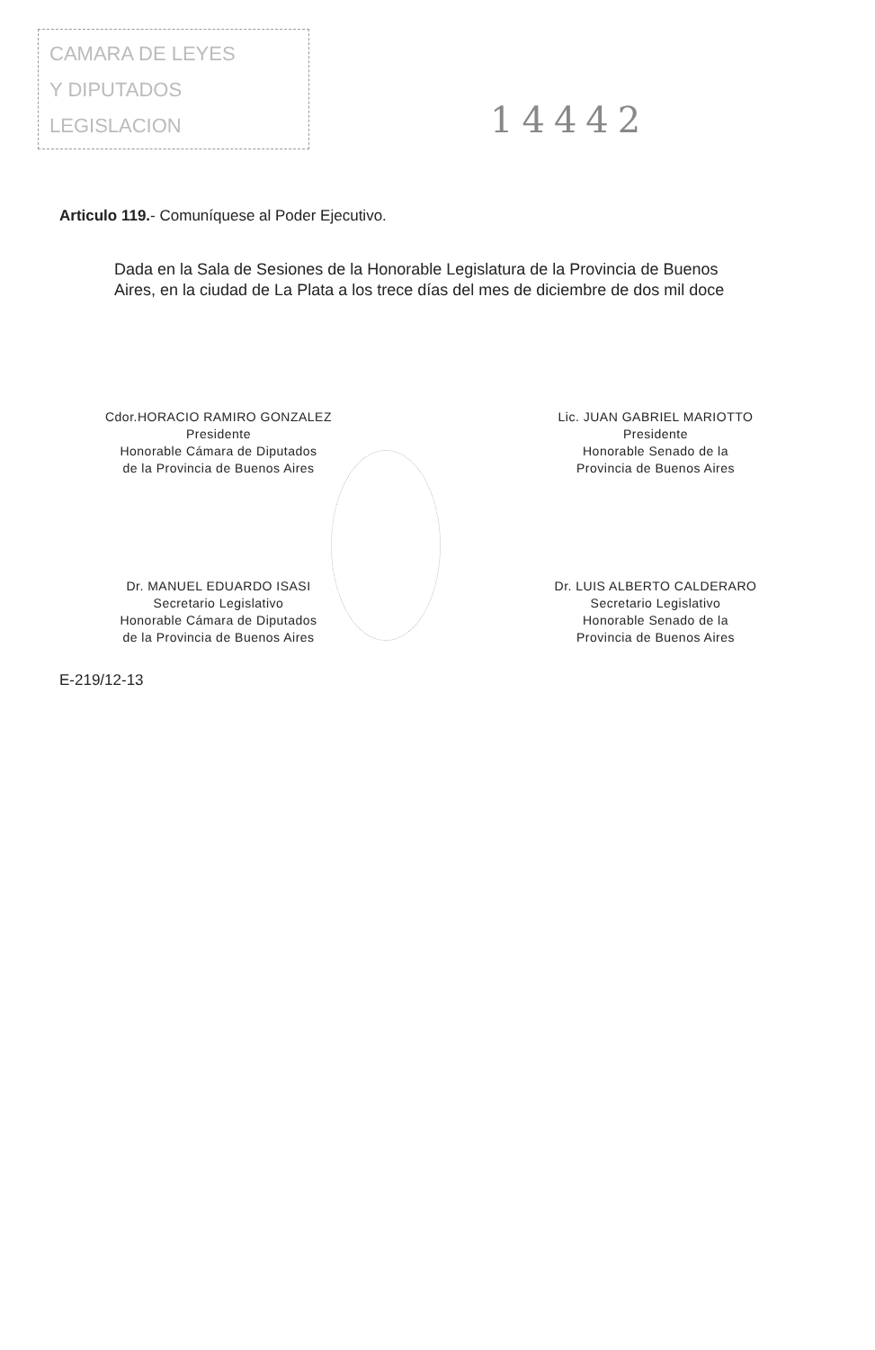CAMARA DE LEYES
Y DIPUTADOS
LEGISLACION
14442
Articulo 119.- Comuníquese al Poder Ejecutivo.
Dada en la Sala de Sesiones de la Honorable Legislatura de la Provincia de Buenos Aires, en la ciudad de La Plata a los trece días del mes de diciembre de dos mil doce
Cdor.HORACIO RAMIRO GONZALEZ
Presidente
Honorable Cámara de Diputados
de la Provincia de Buenos Aires
Lic. JUAN GABRIEL MARIOTTO
Presidente
Honorable Senado de la
Provincia de Buenos Aires
Dr. MANUEL EDUARDO ISASI
Secretario Legislativo
Honorable Cámara de Diputados
de la Provincia de Buenos Aires
Dr. LUIS ALBERTO CALDERARO
Secretario Legislativo
Honorable Senado de la
Provincia de Buenos Aires
E-219/12-13